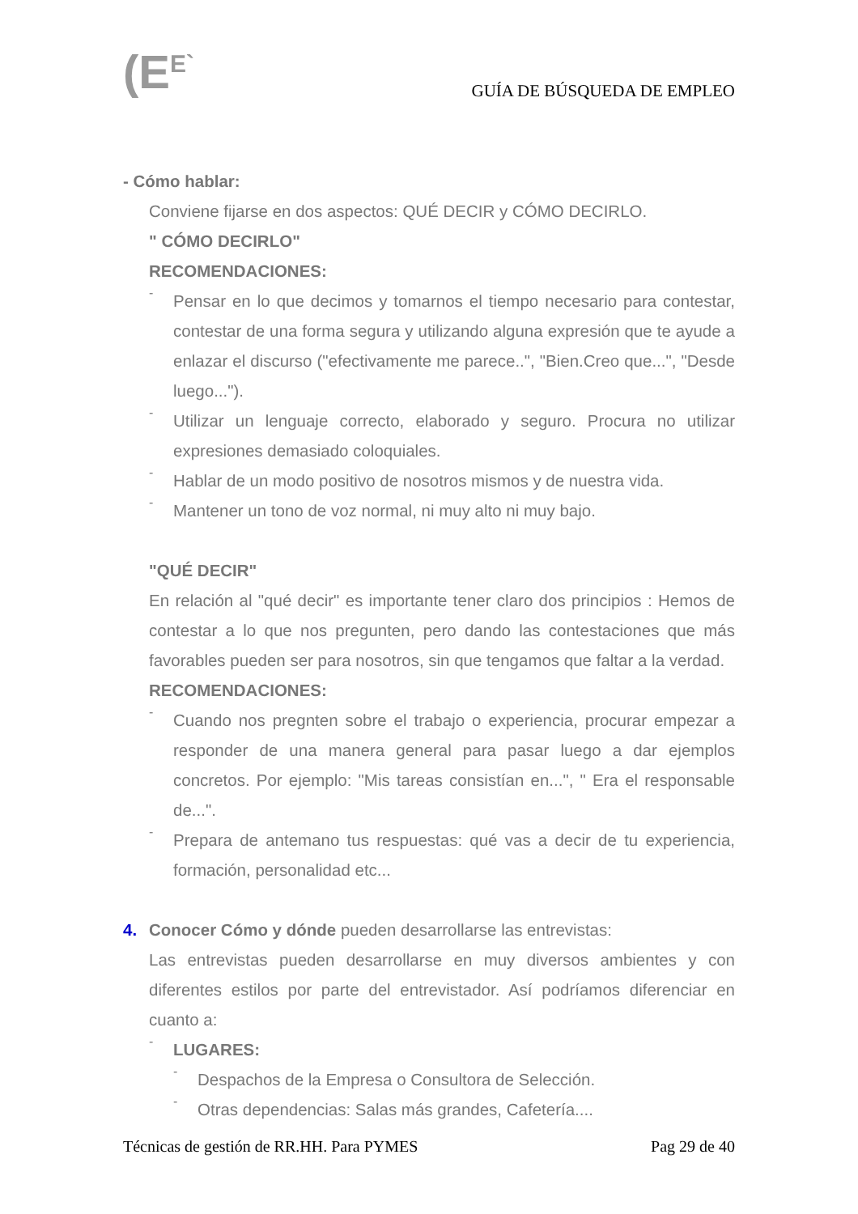(E<sup>E`</sup> GUÍA DE BÚSQUEDA DE EMPLEO
- Cómo hablar:
Conviene fijarse en dos aspectos: QUÉ DECIR y CÓMO DECIRLO.
" CÓMO DECIRLO"
RECOMENDACIONES:
-
Pensar en lo que decimos y tomarnos el tiempo necesario para contestar, contestar de una forma segura y utilizando alguna expresión que te ayude a enlazar el discurso ("efectivamente me parece..", "Bien.Creo que...", "Desde luego...").
-
Utilizar un lenguaje correcto, elaborado y seguro. Procura no utilizar expresiones demasiado coloquiales.
-
Hablar de un modo positivo de nosotros mismos y de nuestra vida.
-
Mantener un tono de voz normal, ni muy alto ni muy bajo.
"QUÉ DECIR"
En relación al "qué decir" es importante tener claro dos principios : Hemos de contestar a lo que nos pregunten, pero dando las contestaciones que más favorables pueden ser para nosotros, sin que tengamos que faltar a la verdad.
RECOMENDACIONES:
-
Cuando nos pregnten sobre el trabajo o experiencia, procurar empezar a responder de una manera general para pasar luego a dar ejemplos concretos. Por ejemplo: "Mis tareas consistían en...", " Era el responsable de...".
-
Prepara de antemano tus respuestas: qué vas a decir de tu experiencia, formación, personalidad etc...
4. Conocer Cómo y dónde pueden desarrollarse las entrevistas:
Las entrevistas pueden desarrollarse en muy diversos ambientes y con diferentes estilos por parte del entrevistador. Así podríamos diferenciar en cuanto a:
-
LUGARES:
-
Despachos de la Empresa o Consultora de Selección.
-
Otras dependencias: Salas más grandes, Cafetería....
Técnicas de gestión de RR.HH. Para PYMES Pag 29 de 40